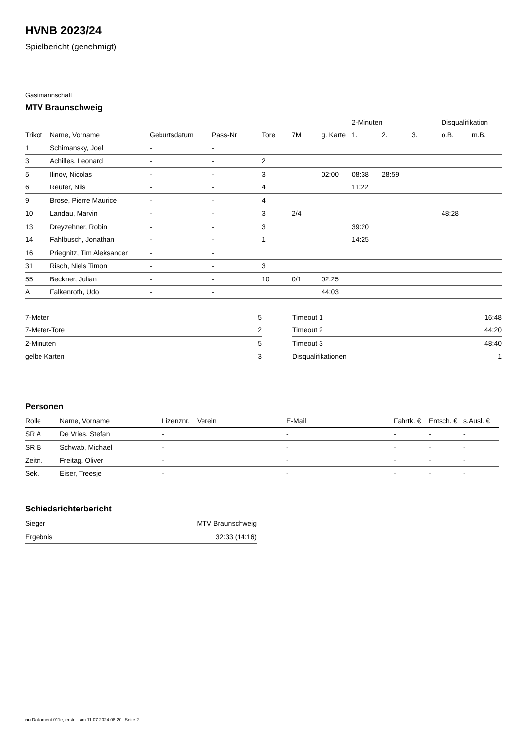HVNB 2023/24
Spielbericht (genehmigt)
Gastmannschaft
MTV Braunschweig
| | | | | | | | 2-Minuten | | | Disqualifikation | |
| --- | --- | --- | --- | --- | --- | --- | --- | --- | --- | --- | --- |
| Trikot | Name, Vorname | Geburtsdatum | Pass-Nr | Tore | 7M | g. Karte | 1. | 2. | 3. | o.B. | m.B. |
| 1 | Schimansky, Joel | - | - | | | | | | | | |
| 3 | Achilles, Leonard | - | - | 2 | | | | | | | |
| 5 | Ilinov, Nicolas | - | - | 3 | | 02:00 | 08:38 | 28:59 | | | |
| 6 | Reuter, Nils | - | - | 4 | | | 11:22 | | | | |
| 9 | Brose, Pierre Maurice | - | - | 4 | | | | | | | |
| 10 | Landau, Marvin | - | - | 3 | 2/4 | | | | | 48:28 | |
| 13 | Dreyzehner, Robin | - | - | 3 | | | 39:20 | | | | |
| 14 | Fahlbusch, Jonathan | - | - | 1 | | | 14:25 | | | | |
| 16 | Priegnitz, Tim Aleksander | - | - | | | | | | | | |
| 31 | Risch, Niels Timon | - | - | 3 | | | | | | | |
| 55 | Beckner, Julian | - | - | 10 | 0/1 | 02:25 | | | | | |
| A | Falkenroth, Udo | - | - | | | 44:03 | | | | | |
| 7-Meter | 5 |
| 7-Meter-Tore | 2 |
| 2-Minuten | 5 |
| gelbe Karten | 3 |
| Timeout 1 | 16:48 |
| Timeout 2 | 44:20 |
| Timeout 3 | 48:40 |
| Disqualifikationen | 1 |
Personen
| Rolle | Name, Vorname | Lizenznr. | Verein | E-Mail | Fahrtk. € | Entsch. € | s.Ausl. € |
| --- | --- | --- | --- | --- | --- | --- | --- |
| SR A | De Vries, Stefan | - | | - | - | - | - |
| SR B | Schwab, Michael | - | | - | - | - | - |
| Zeitn. | Freitag, Oliver | - | | - | - | - | - |
| Sek. | Eiser, Treesje | - | | - | - | - | - |
Schiedsrichterbericht
| Sieger | MTV Braunschweig |
| Ergebnis | 32:33 (14:16) |
nu.Dokument 011e, erstellt am 11.07.2024 08:20 | Seite 2